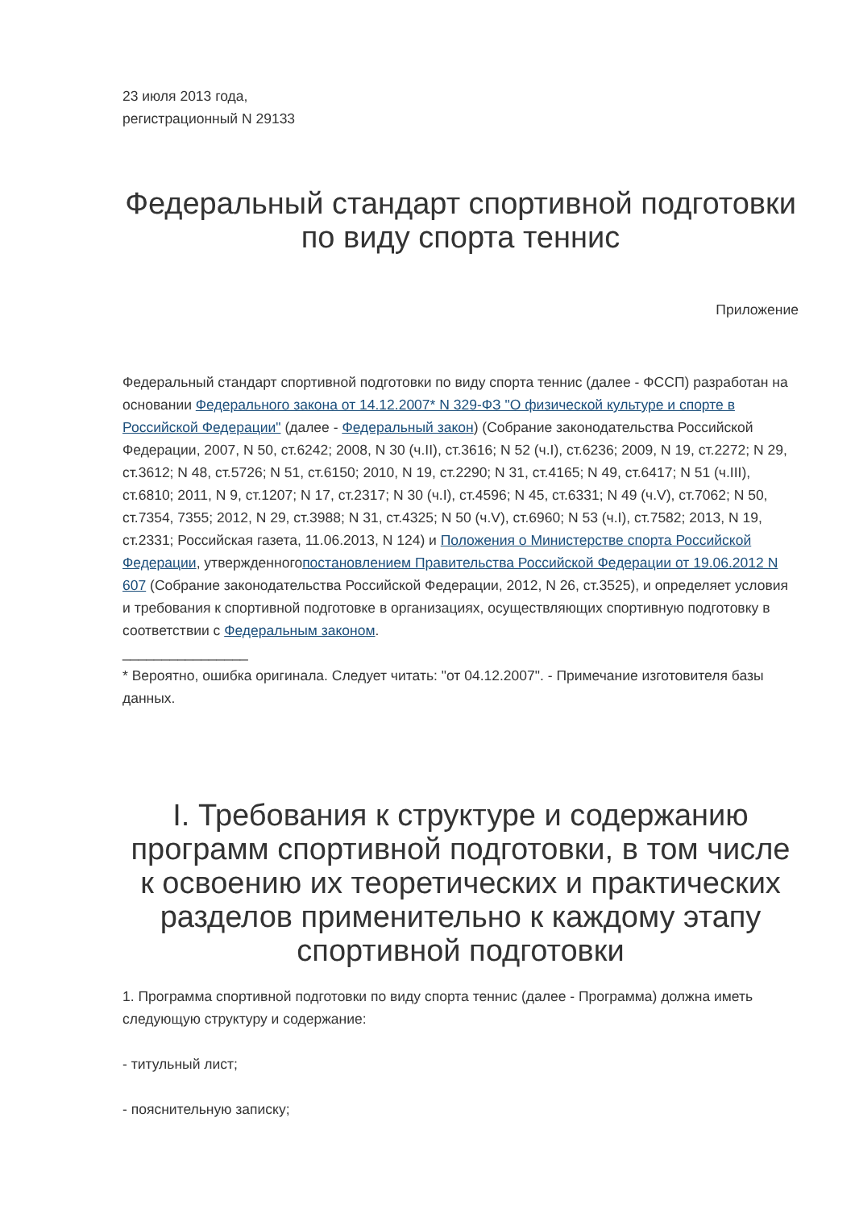23 июля 2013 года,
регистрационный N 29133
Федеральный стандарт спортивной подготовки по виду спорта теннис
Приложение
Федеральный стандарт спортивной подготовки по виду спорта теннис (далее - ФССП) разработан на основании Федерального закона от 14.12.2007* N 329-ФЗ "О физической культуре и спорте в Российской Федерации" (далее - Федеральный закон) (Собрание законодательства Российской Федерации, 2007, N 50, ст.6242; 2008, N 30 (ч.II), ст.3616; N 52 (ч.I), ст.6236; 2009, N 19, ст.2272; N 29, ст.3612; N 48, ст.5726; N 51, ст.6150; 2010, N 19, ст.2290; N 31, ст.4165; N 49, ст.6417; N 51 (ч.III), ст.6810; 2011, N 9, ст.1207; N 17, ст.2317; N 30 (ч.I), ст.4596; N 45, ст.6331; N 49 (ч.V), ст.7062; N 50, ст.7354, 7355; 2012, N 29, ст.3988; N 31, ст.4325; N 50 (ч.V), ст.6960; N 53 (ч.I), ст.7582; 2013, N 19, ст.2331; Российская газета, 11.06.2013, N 124) и Положения о Министерстве спорта Российской Федерации, утвержденногопостановлением Правительства Российской Федерации от 19.06.2012 N 607 (Собрание законодательства Российской Федерации, 2012, N 26, ст.3525), и определяет условия и требования к спортивной подготовке в организациях, осуществляющих спортивную подготовку в соответствии с Федеральным законом.
________________
* Вероятно, ошибка оригинала. Следует читать: "от 04.12.2007". - Примечание изготовителя базы данных.
I. Требования к структуре и содержанию программ спортивной подготовки, в том числе к освоению их теоретических и практических разделов применительно к каждому этапу спортивной подготовки
1. Программа спортивной подготовки по виду спорта теннис (далее - Программа) должна иметь следующую структуру и содержание:
- титульный лист;
- пояснительную записку;